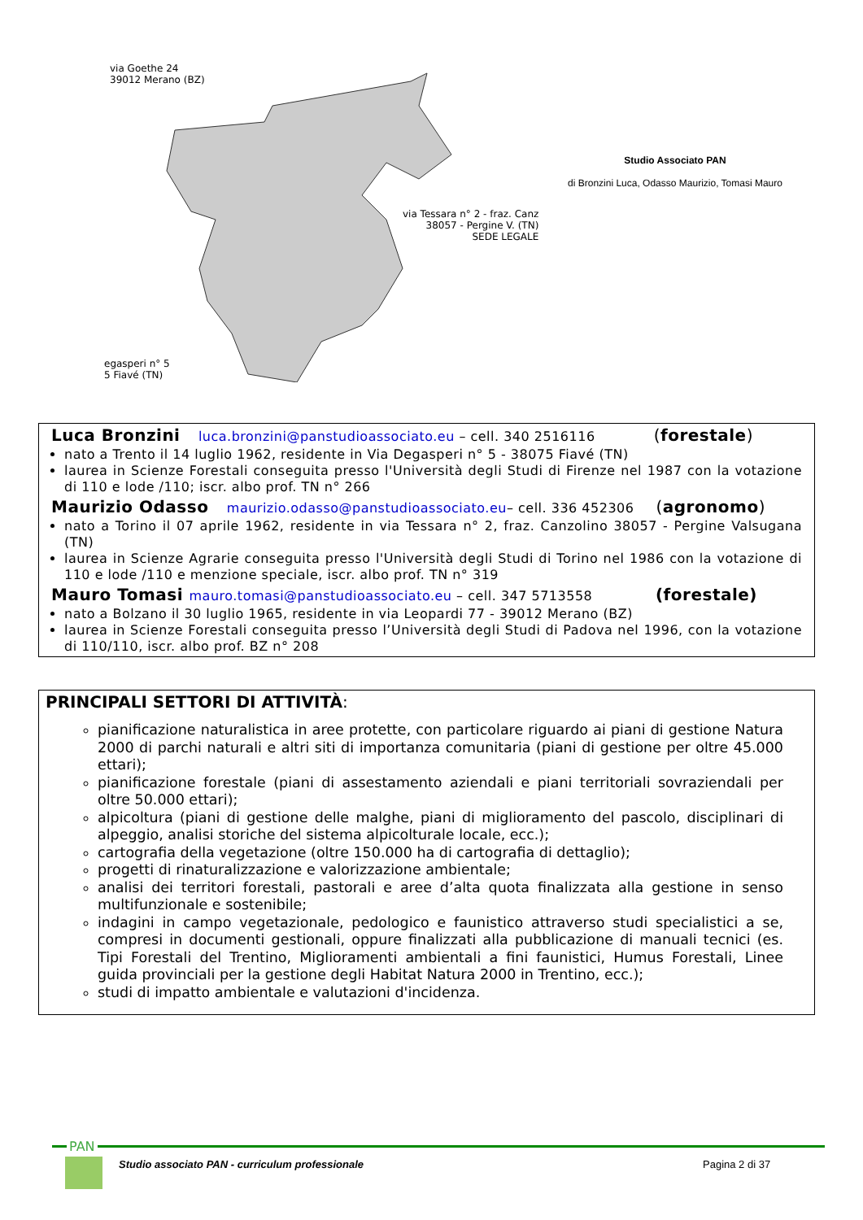via Goethe 24
39012 Merano (BZ)
via Tessara n° 2 - fraz. Canz
38057 - Pergine V. (TN)
SEDE LEGALE
egasperi n° 5
5 Fiavé (TN)
Studio Associato PAN
di Bronzini Luca, Odasso Maurizio, Tomasi Mauro
Luca Bronzini luca.bronzini@panstudioassociato.eu – cell. 340 2516116 (forestale)
nato a Trento il 14 luglio 1962, residente in Via Degasperi n° 5 - 38075 Fiavé (TN)
laurea in Scienze Forestali conseguita presso l'Università degli Studi di Firenze nel 1987 con la votazione di 110 e lode /110; iscr. albo prof. TN n° 266
Maurizio Odasso maurizio.odasso@panstudioassociato.eu– cell. 336 452306 (agronomo)
nato a Torino il 07 aprile 1962, residente in via Tessara n° 2, fraz. Canzolino 38057 - Pergine Valsugana (TN)
laurea in Scienze Agrarie conseguita presso l'Università degli Studi di Torino nel 1986 con la votazione di 110 e lode /110 e menzione speciale, iscr. albo prof. TN n° 319
Mauro Tomasi mauro.tomasi@panstudioassociato.eu – cell. 347 5713558 (forestale)
nato a Bolzano il 30 luglio 1965, residente in via Leopardi 77 - 39012 Merano (BZ)
laurea in Scienze Forestali conseguita presso l’Università degli Studi di Padova nel 1996, con la votazione di 110/110, iscr. albo prof. BZ n° 208
PRINCIPALI SETTORI DI ATTIVITÀ:
pianificazione naturalistica in aree protette, con particolare riguardo ai piani di gestione Natura 2000 di parchi naturali e altri siti di importanza comunitaria (piani di gestione per oltre 45.000 ettari);
pianificazione forestale (piani di assestamento aziendali e piani territoriali sovraziendali per oltre 50.000 ettari);
alpicoltura (piani di gestione delle malghe, piani di miglioramento del pascolo, disciplinari di alpeggio, analisi storiche del sistema alpicolturale locale, ecc.);
cartografia della vegetazione (oltre 150.000 ha di cartografia di dettaglio);
progetti di rinaturalizzazione e valorizzazione ambientale;
analisi dei territori forestali, pastorali e aree d’alta quota finalizzata alla gestione in senso multifunzionale e sostenibile;
indagini in campo vegetazionale, pedologico e faunistico attraverso studi specialistici a se, compresi in documenti gestionali, oppure finalizzati alla pubblicazione di manuali tecnici (es. Tipi Forestali del Trentino, Miglioramenti ambientali a fini faunistici, Humus Forestali, Linee guida provinciali per la gestione degli Habitat Natura 2000 in Trentino, ecc.);
studi di impatto ambientale e valutazioni d'incidenza.
PAN
Studio associato PAN - curriculum professionale
Pagina 2 di 37